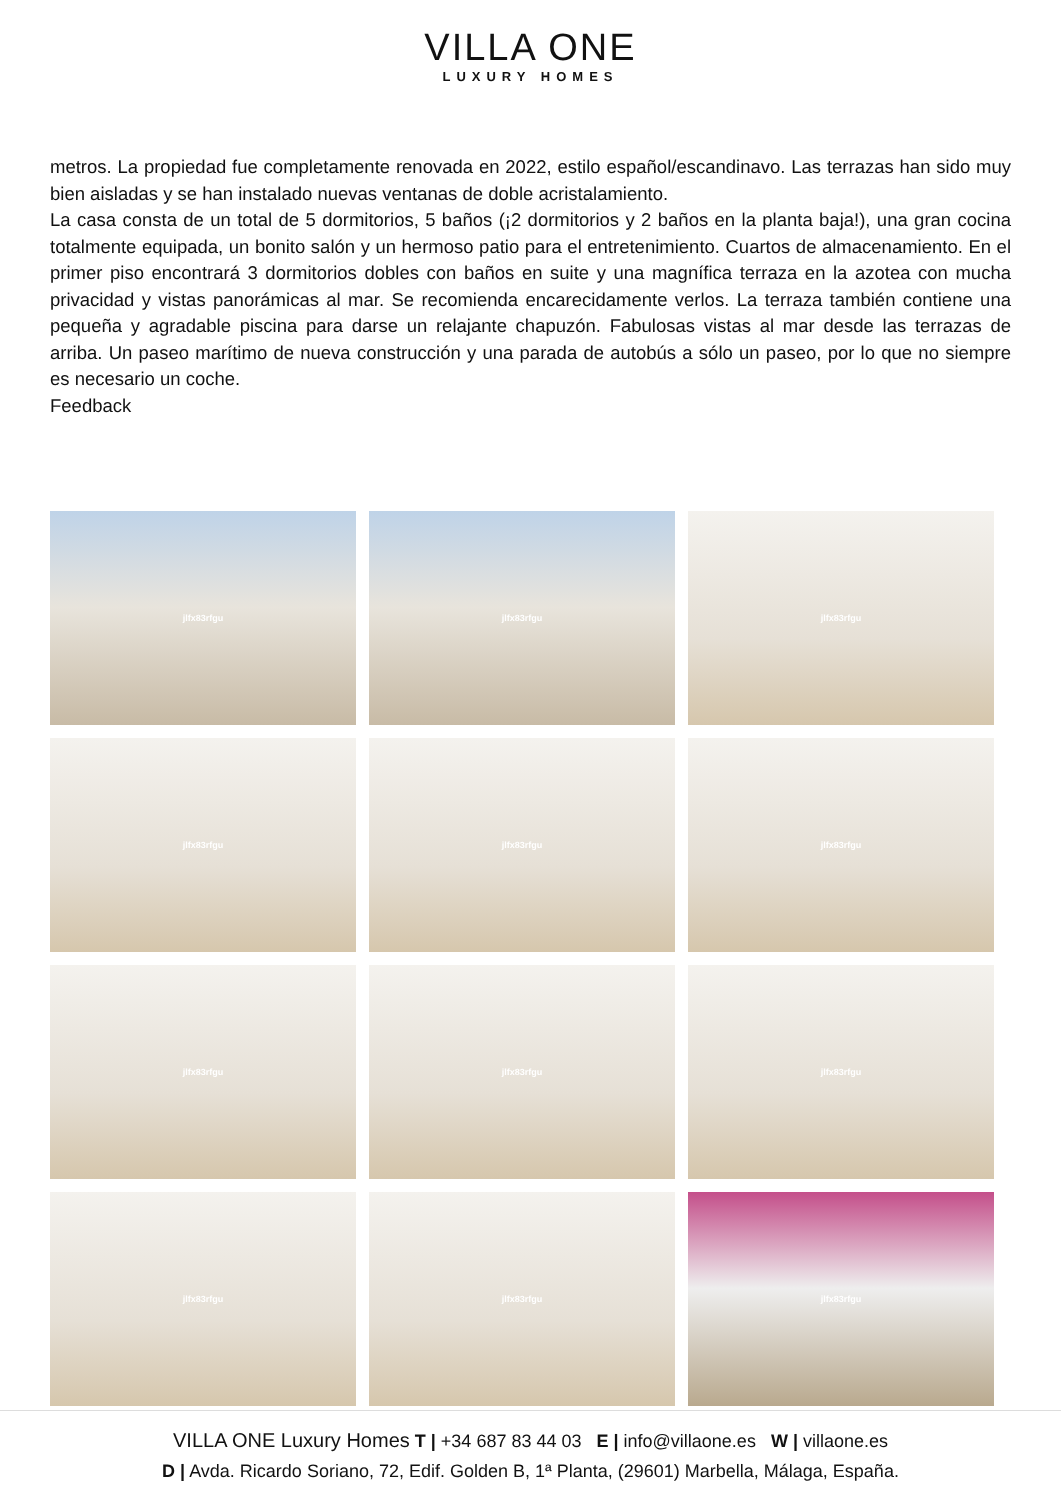VILLA ONE
LUXURY HOMES
metros. La propiedad fue completamente renovada en 2022, estilo español/escandinavo. Las terrazas han sido muy bien aisladas y se han instalado nuevas ventanas de doble acristalamiento.
La casa consta de un total de 5 dormitorios, 5 baños (¡2 dormitorios y 2 baños en la planta baja!), una gran cocina totalmente equipada, un bonito salón y un hermoso patio para el entretenimiento. Cuartos de almacenamiento. En el primer piso encontrará 3 dormitorios dobles con baños en suite y una magnífica terraza en la azotea con mucha privacidad y vistas panorámicas al mar. Se recomienda encarecidamente verlos. La terraza también contiene una pequeña y agradable piscina para darse un relajante chapuzón. Fabulosas vistas al mar desde las terrazas de arriba. Un paseo marítimo de nueva construcción y una parada de autobús a sólo un paseo, por lo que no siempre es necesario un coche.
Feedback
jlfx83rfgu
jlfx83rfgu
jlfx83rfgu
jlfx83rfgu
jlfx83rfgu
jlfx83rfgu
jlfx83rfgu
jlfx83rfgu
jlfx83rfgu
jlfx83rfgu
jlfx83rfgu
jlfx83rfgu
VILLA ONE Luxury Homes T | +34 687 83 44 03 E | info@villaone.es W | villaone.es
D | Avda. Ricardo Soriano, 72, Edif. Golden B, 1ª Planta, (29601) Marbella, Málaga, España.